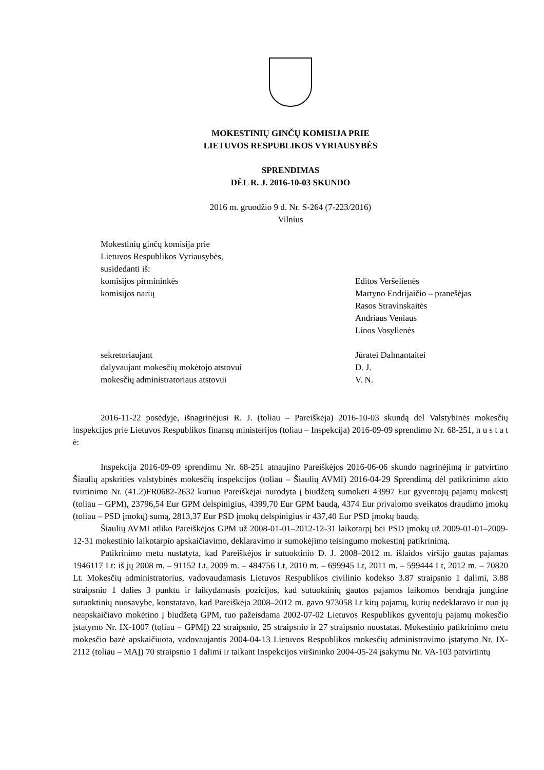MOKESTINIŲ GINČŲ KOMISIJA PRIE
LIETUVOS RESPUBLIKOS VYRIAUSYBĖS
SPRENDIMAS
DĖL R. J. 2016-10-03 SKUNDO
2016 m. gruodžio 9 d. Nr. S-264 (7-223/2016)
Vilnius
Mokestinių ginčų komisija prie
Lietuvos Respublikos Vyriausybės,
susidedanti iš:
komisijos pirmininkės Editos Veršelienės
komisijos narių Martyno Endrijaičio – pranešėjas
Rasos Stravinskaitės
Andriaus Veniaus
Linos Vosylienės
sekretoriaujant Jūratei Dalmantaitei
dalyvaujant mokesčių mokėtojo atstovui D. J.
mokesčių administratoriaus atstovui V. N.
2016-11-22 posėdyje, išnagrinėjusi R. J. (toliau – Pareiškėja) 2016-10-03 skundą dėl Valstybinės mokesčių inspekcijos prie Lietuvos Respublikos finansų ministerijos (toliau – Inspekcija) 2016-09-09 sprendimo Nr. 68-251, n u s t a t ė:
Inspekcija 2016-09-09 sprendimu Nr. 68-251 atnaujino Pareiškėjos 2016-06-06 skundo nagrinėjimą ir patvirtino Šiaulių apskrities valstybinės mokesčių inspekcijos (toliau – Šiaulių AVMI) 2016-04-29 Sprendimą dėl patikrinimo akto tvirtinimo Nr. (41.2)FR0682-2632 kuriuo Pareiškėjai nurodyta į biudžetą sumokėti 43997 Eur gyventojų pajamų mokestį (toliau – GPM), 23796,54 Eur GPM delspinigius, 4399,70 Eur GPM baudą, 4374 Eur privalomo sveikatos draudimo įmokų (toliau – PSD įmokų) sumą, 2813,37 Eur PSD įmokų delspinigius ir 437,40 Eur PSD įmokų baudą.
Šiaulių AVMI atliko Pareiškėjos GPM už 2008-01-01–2012-12-31 laikotarpį bei PSD įmokų už 2009-01-01–2009-12-31 mokestinio laikotarpio apskaičiavimo, deklaravimo ir sumokėjimo teisingumo mokestinį patikrinimą.
Patikrinimo metu nustatyta, kad Pareiškėjos ir sutuoktinio D. J. 2008–2012 m. išlaidos viršijo gautas pajamas 1946117 Lt: iš jų 2008 m. – 91152 Lt, 2009 m. – 484756 Lt, 2010 m. – 699945 Lt, 2011 m. – 599444 Lt, 2012 m. – 70820 Lt. Mokesčių administratorius, vadovaudamasis Lietuvos Respublikos civilinio kodekso 3.87 straipsnio 1 dalimi, 3.88 straipsnio 1 dalies 3 punktu ir laikydamasis pozicijos, kad sutuoktinių gautos pajamos laikomos bendrąja jungtine sutuoktinių nuosavybe, konstatavo, kad Pareiškėja 2008–2012 m. gavo 973058 Lt kitų pajamų, kurių nedeklaravo ir nuo jų neapskaičiavo mokėtino į biudžetą GPM, tuo pažeisdama 2002-07-02 Lietuvos Respublikos gyventojų pajamų mokesčio įstatymo Nr. IX-1007 (toliau – GPMĮ) 22 straipsnio, 25 straipsnio ir 27 straipsnio nuostatas. Mokestinio patikrinimo metu mokesčio bazė apskaičiuota, vadovaujantis 2004-04-13 Lietuvos Respublikos mokesčių administravimo įstatymo Nr. IX-2112 (toliau – MAĮ) 70 straipsnio 1 dalimi ir taikant Inspekcijos viršininko 2004-05-24 įsakymu Nr. VA-103 patvirtintų